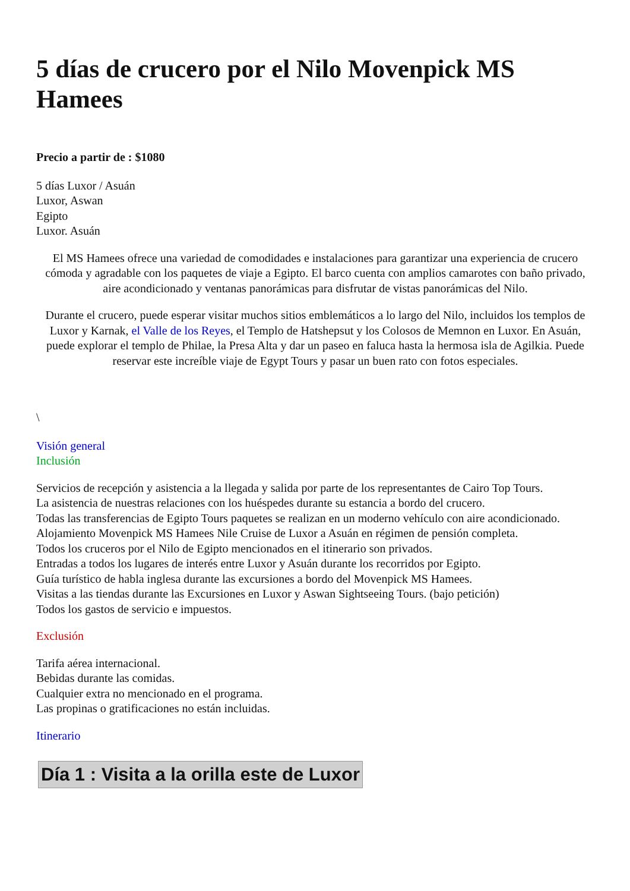5 días de crucero por el Nilo Movenpick MS Hamees
Precio a partir de : $1080
5 días Luxor / Asuán
Luxor, Aswan
Egipto
Luxor. Asuán
El MS Hamees ofrece una variedad de comodidades e instalaciones para garantizar una experiencia de crucero cómoda y agradable con los paquetes de viaje a Egipto. El barco cuenta con amplios camarotes con baño privado, aire acondicionado y ventanas panorámicas para disfrutar de vistas panorámicas del Nilo.
Durante el crucero, puede esperar visitar muchos sitios emblemáticos a lo largo del Nilo, incluidos los templos de Luxor y Karnak, el Valle de los Reyes, el Templo de Hatshepsut y los Colosos de Memnon en Luxor. En Asuán, puede explorar el templo de Philae, la Presa Alta y dar un paseo en faluca hasta la hermosa isla de Agilkia. Puede reservar este increíble viaje de Egypt Tours y pasar un buen rato con fotos especiales.
\
Visión general
Inclusión
Servicios de recepción y asistencia a la llegada y salida por parte de los representantes de Cairo Top Tours.
La asistencia de nuestras relaciones con los huéspedes durante su estancia a bordo del crucero.
Todas las transferencias de Egipto Tours paquetes se realizan en un moderno vehículo con aire acondicionado.
Alojamiento Movenpick MS Hamees Nile Cruise de Luxor a Asuán en régimen de pensión completa.
Todos los cruceros por el Nilo de Egipto mencionados en el itinerario son privados.
Entradas a todos los lugares de interés entre Luxor y Asuán durante los recorridos por Egipto.
Guía turístico de habla inglesa durante las excursiones a bordo del Movenpick MS Hamees.
Visitas a las tiendas durante las Excursiones en Luxor y Aswan Sightseeing Tours. (bajo petición)
Todos los gastos de servicio e impuestos.
Exclusión
Tarifa aérea internacional.
Bebidas durante las comidas.
Cualquier extra no mencionado en el programa.
Las propinas o gratificaciones no están incluidas.
Itinerario
Día 1 : Visita a la orilla este de Luxor